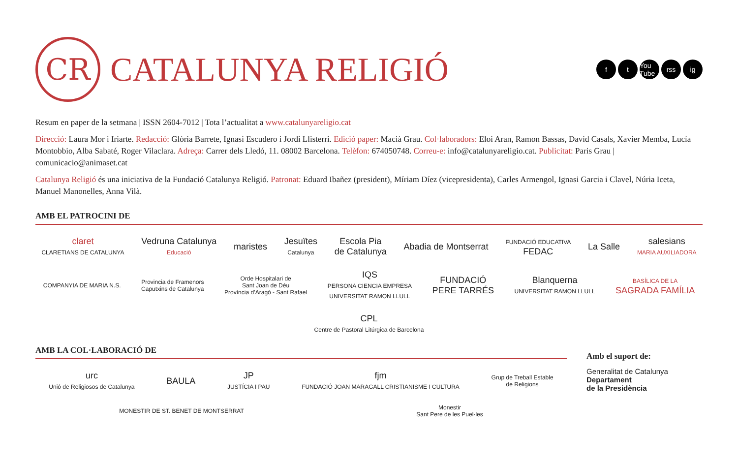CR
CATALUNYA RELIGIÓ
ft You Tube rss ig
Resum en paper de la setmana | ISSN 2604-7012 | Tota l’actualitat a www.catalunyareligio.cat
Direcció: Laura Mor i Iriarte. Redacció: Glòria Barrete, Ignasi Escudero i Jordi Llisterri. Edició paper: Macià Grau. Col·laboradors: Eloi Aran, Ramon Bassas, David Casals, Xavier Memba, Lucía Montobbio, Alba Sabaté, Roger Vilaclara. Adreça: Carrer dels Lledó, 11. 08002 Barcelona. Telèfon: 674050748. Correu-e: info@catalunyareligio.cat. Publicitat: Paris Grau | comunicacio@animaset.cat
Catalunya Religió és una iniciativa de la Fundació Catalunya Religió. Patronat: Eduard Ibañez (president), Míriam Díez (vicepresidenta), Carles Armengol, Ignasi Garcia i Clavel, Núria Iceta, Manuel Manonelles, Anna Vilà.
AMB EL PATROCINI DE
claret
CLARETIANS DE CATALUNYA
Vedruna Catalunya
Educació
maristes
Jesuïtes
Catalunya
Escola Pia
de Catalunya
Abadia de Montserrat
FUNDACIÓ EDUCATIVA
FEDAC
La Salle
salesians
MARIA AUXILIADORA
COMPANYIA DE MARIA N.S.
Provincia de Framenors
Caputxins de Catalunya
Orde Hospitalari de
Sant Joan de Déu
Província d’Aragó - Sant Rafael
IQS
PERSONA CIENCIA EMPRESA
UNIVERSITAT RAMON LLULL
FUNDACIÓ
PERE TARRÉS
Blanquerna
UNIVERSITAT RAMON LLULL
BASÍLICA DE LA
SAGRADA FAMÍLIA
CPL
Centre de Pastoral Litúrgica de Barcelona
AMB LA COL·LABORACIÓ DE
urc
Unió de Religiosos de Catalunya
BAULA
JP
JUSTÍCIA I PAU
fjm
FUNDACIÓ JOAN MARAGALL CRISTIANISME I CULTURA
Grup de Treball Estable
de Religions
MONESTIR DE ST. BENET DE MONTSERRAT
Monestir
Sant Pere de les Puel·les
Amb el suport de:
Generalitat de Catalunya
Departament
de la Presidència